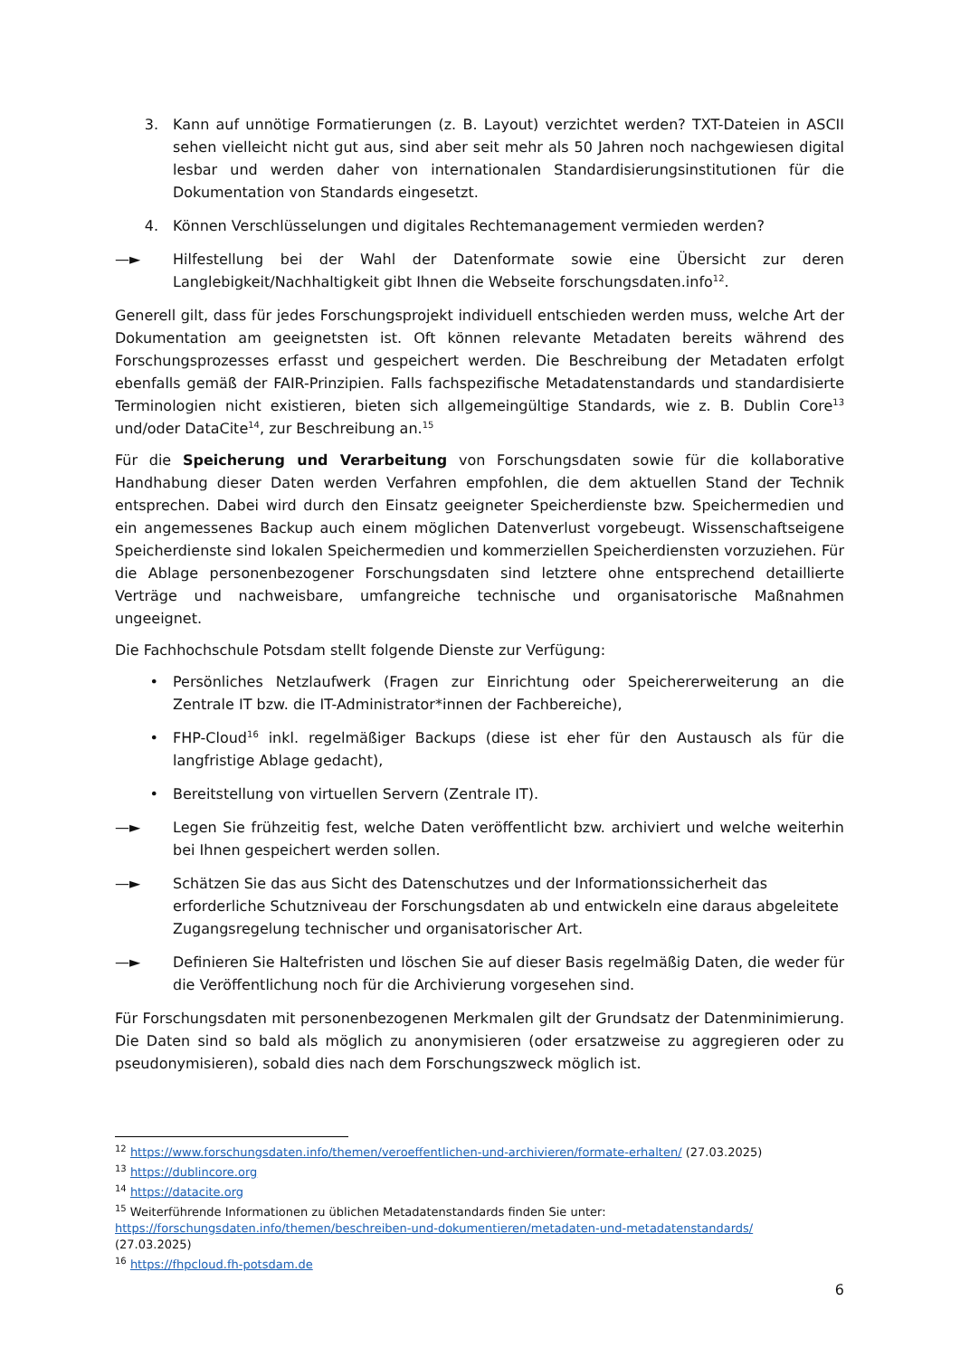3. Kann auf unnötige Formatierungen (z. B. Layout) verzichtet werden? TXT-Dateien in ASCII sehen vielleicht nicht gut aus, sind aber seit mehr als 50 Jahren noch nachgewiesen digital lesbar und werden daher von internationalen Standardisierungsinstitutionen für die Dokumentation von Standards eingesetzt.
4. Können Verschlüsselungen und digitales Rechtemanagement vermieden werden?
—► Hilfestellung bei der Wahl der Datenformate sowie eine Übersicht zur deren Langlebigkeit/Nachhaltigkeit gibt Ihnen die Webseite forschungsdaten.info<sup>12</sup>.
Generell gilt, dass für jedes Forschungsprojekt individuell entschieden werden muss, welche Art der Dokumentation am geeignetsten ist. Oft können relevante Metadaten bereits während des Forschungsprozesses erfasst und gespeichert werden. Die Beschreibung der Metadaten erfolgt ebenfalls gemäß der FAIR-Prinzipien. Falls fachspezifische Metadatenstandards und standardisierte Terminologien nicht existieren, bieten sich allgemeingültige Standards, wie z. B. Dublin Core<sup>13</sup> und/oder DataCite<sup>14</sup>, zur Beschreibung an.<sup>15</sup>
Für die Speicherung und Verarbeitung von Forschungsdaten sowie für die kollaborative Handhabung dieser Daten werden Verfahren empfohlen, die dem aktuellen Stand der Technik entsprechen. Dabei wird durch den Einsatz geeigneter Speicherdienste bzw. Speichermedien und ein angemessenes Backup auch einem möglichen Datenverlust vorgebeugt. Wissenschaftseigene Speicherdienste sind lokalen Speichermedien und kommerziellen Speicherdiensten vorzuziehen. Für die Ablage personenbezogener Forschungsdaten sind letztere ohne entsprechend detaillierte Verträge und nachweisbare, umfangreiche technische und organisatorische Maßnahmen ungeeignet.
Die Fachhochschule Potsdam stellt folgende Dienste zur Verfügung:
• Persönliches Netzlaufwerk (Fragen zur Einrichtung oder Speichererweiterung an die Zentrale IT bzw. die IT-Administrator*innen der Fachbereiche),
• FHP-Cloud<sup>16</sup> inkl. regelmäßiger Backups (diese ist eher für den Austausch als für die langfristige Ablage gedacht),
• Bereitstellung von virtuellen Servern (Zentrale IT).
—► Legen Sie frühzeitig fest, welche Daten veröffentlicht bzw. archiviert und welche weiterhin bei Ihnen gespeichert werden sollen.
—► Schätzen Sie das aus Sicht des Datenschutzes und der Informationssicherheit das erforderliche Schutzniveau der Forschungsdaten ab und entwickeln eine daraus abgeleitete Zugangsregelung technischer und organisatorischer Art.
—► Definieren Sie Haltefristen und löschen Sie auf dieser Basis regelmäßig Daten, die weder für die Veröffentlichung noch für die Archivierung vorgesehen sind.
Für Forschungsdaten mit personenbezogenen Merkmalen gilt der Grundsatz der Datenminimierung. Die Daten sind so bald als möglich zu anonymisieren (oder ersatzweise zu aggregieren oder zu pseudonymisieren), sobald dies nach dem Forschungszweck möglich ist.
<sup>12</sup> https://www.forschungsdaten.info/themen/veroeffentlichen-und-archivieren/formate-erhalten/ (27.03.2025)
<sup>13</sup> https://dublincore.org
<sup>14</sup> https://datacite.org
<sup>15</sup> Weiterführende Informationen zu üblichen Metadatenstandards finden Sie unter:
https://forschungsdaten.info/themen/beschreiben-und-dokumentieren/metadaten-und-metadatenstandards/
(27.03.2025)
<sup>16</sup> https://fhpcloud.fh-potsdam.de
6